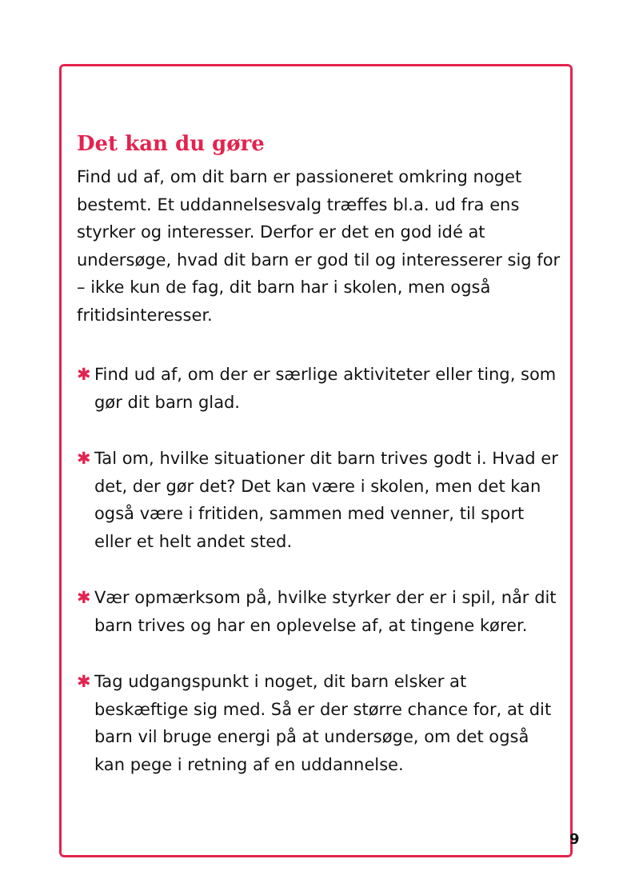Det kan du gøre
Find ud af, om dit barn er passioneret omkring noget bestemt. Et uddannelsesvalg træffes bl.a. ud fra ens styrker og interesser. Derfor er det en god idé at undersøge, hvad dit barn er god til og interesserer sig for – ikke kun de fag, dit barn har i skolen, men også fritidsinteresser.
✱ Find ud af, om der er særlige aktiviteter eller ting, som gør dit barn glad.
✱ Tal om, hvilke situationer dit barn trives godt i. Hvad er det, der gør det? Det kan være i skolen, men det kan også være i fritiden, sammen med venner, til sport eller et helt andet sted.
✱ Vær opmærksom på, hvilke styrker der er i spil, når dit barn trives og har en oplevelse af, at tingene kører.
✱ Tag udgangspunkt i noget, dit barn elsker at beskæftige sig med. Så er der større chance for, at dit barn vil bruge energi på at undersøge, om det også kan pege i retning af en uddannelse.
9